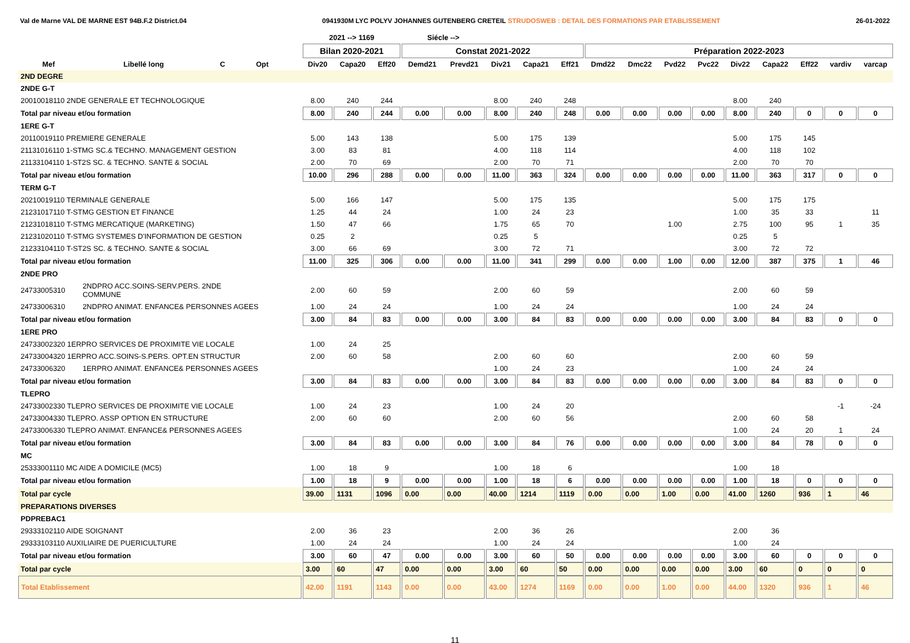Val de Marne VAL DE MARNE EST 94B.F.2 District.04 0941930M LYC POLYV JOHANNES GUTENBERG CRETEIL STRUDOSWEB : DETAIL DES FORMATIONS PAR ETABLISSEMENT 26-01-2022
| | | | | | 2021 --> 1169 | | | Siécle --> | | | | | | | | | | | | | |
| --- | --- | --- | --- | --- | --- | --- | --- | --- | --- | --- | --- | --- | --- | --- | --- | --- | --- | --- | --- | --- | --- |
| | | | | | Bilan 2020-2021 | | | Constat 2021-2022 | | | | | Préparation 2022-2023 | | | | | | | | |
| Mef | Libellé long | C | Opt | | Div20 | Capa20 | Eff20 | Demd21 | Prevd21 | Div21 | Capa21 | Eff21 | Dmd22 | Dmc22 | Pvd22 | Pvc22 | Div22 | Capa22 | Eff22 | vardiv | varcap |
| 2ND DEGRE | | | | | | | | | | | | | | | | | | | | | |
| 2NDE G-T | | | | | | | | | | | | | | | | | | | | | |
| 20010018110 2NDE GENERALE ET TECHNOLOGIQUE | | | | | 8.00 | 240 | 244 | | | 8.00 | 240 | 248 | | | | | 8.00 | 240 | | | |
| Total par niveau et/ou formation | | | | | 8.00 | 240 | 244 | 0.00 | 0.00 | 8.00 | 240 | 248 | 0.00 | 0.00 | 0.00 | 0.00 | 8.00 | 240 | 0 | 0 | 0 |
| 1ERE G-T | | | | | | | | | | | | | | | | | | | | | |
| 20110019110 PREMIERE GENERALE | | | | | 5.00 | 143 | 138 | | | 5.00 | 175 | 139 | | | | | 5.00 | 175 | 145 | | |
| 21131016110 1-STMG SC.& TECHNO. MANAGEMENT GESTION | | | | | 3.00 | 83 | 81 | | | 4.00 | 118 | 114 | | | | | 4.00 | 118 | 102 | | |
| 21133104110 1-ST2S SC. & TECHNO. SANTE & SOCIAL | | | | | 2.00 | 70 | 69 | | | 2.00 | 70 | 71 | | | | | 2.00 | 70 | 70 | | |
| Total par niveau et/ou formation | | | | | 10.00 | 296 | 288 | 0.00 | 0.00 | 11.00 | 363 | 324 | 0.00 | 0.00 | 0.00 | 0.00 | 11.00 | 363 | 317 | 0 | 0 |
| TERM G-T | | | | | | | | | | | | | | | | | | | | | |
| 20210019110 TERMINALE GENERALE | | | | | 5.00 | 166 | 147 | | | 5.00 | 175 | 135 | | | | | 5.00 | 175 | 175 | | |
| 21231017110 T-STMG GESTION ET FINANCE | | | | | 1.25 | 44 | 24 | | | 1.00 | 24 | 23 | | | | | 1.00 | 35 | 33 | | 11 |
| 21231018110 T-STMG MERCATIQUE (MARKETING) | | | | | 1.50 | 47 | 66 | | | 1.75 | 65 | 70 | | | 1.00 | | 2.75 | 100 | 95 | 1 | 35 |
| 21231020110 T-STMG SYSTEMES D'INFORMATION DE GESTION | | | | | 0.25 | 2 | | | | 0.25 | 5 | | | | | | 0.25 | 5 | | | |
| 21233104110 T-ST2S SC. & TECHNO. SANTE & SOCIAL | | | | | 3.00 | 66 | 69 | | | 3.00 | 72 | 71 | | | | | 3.00 | 72 | 72 | | |
| Total par niveau et/ou formation | | | | | 11.00 | 325 | 306 | 0.00 | 0.00 | 11.00 | 341 | 299 | 0.00 | 0.00 | 1.00 | 0.00 | 12.00 | 387 | 375 | 1 | 46 |
| 2NDE PRO | | | | | | | | | | | | | | | | | | | | | |
| 24733005310 | 2NDPRO ACC.SOINS-SERV.PERS. 2NDE COMMUNE | | | | 2.00 | 60 | 59 | | | 2.00 | 60 | 59 | | | | | 2.00 | 60 | 59 | | |
| 24733006310 | 2NDPRO ANIMAT. ENFANCE& PERSONNES AGEES | | | | 1.00 | 24 | 24 | | | 1.00 | 24 | 24 | | | | | 1.00 | 24 | 24 | | |
| Total par niveau et/ou formation | | | | | 3.00 | 84 | 83 | 0.00 | 0.00 | 3.00 | 84 | 83 | 0.00 | 0.00 | 0.00 | 0.00 | 3.00 | 84 | 83 | 0 | 0 |
| 1ERE PRO | | | | | | | | | | | | | | | | | | | | | |
| 24733002320 1ERPRO SERVICES DE PROXIMITE VIE LOCALE | | | | | 1.00 | 24 | 25 | | | | | | | | | | | | | | |
| 24733004320 1ERPRO ACC.SOINS-S.PERS. OPT.EN STRUCTUR | | | | | 2.00 | 60 | 58 | | | 2.00 | 60 | 60 | | | | | 2.00 | 60 | 59 | | |
| 24733006320 | 1ERPRO ANIMAT. ENFANCE& PERSONNES AGEES | | | | | | | | | 1.00 | 24 | 23 | | | | | 1.00 | 24 | 24 | | |
| Total par niveau et/ou formation | | | | | 3.00 | 84 | 83 | 0.00 | 0.00 | 3.00 | 84 | 83 | 0.00 | 0.00 | 0.00 | 0.00 | 3.00 | 84 | 83 | 0 | 0 |
| TLEPRO | | | | | | | | | | | | | | | | | | | | | |
| 24733002330 TLEPRO SERVICES DE PROXIMITE VIE LOCALE | | | | | 1.00 | 24 | 23 | | | 1.00 | 24 | 20 | | | | | | | | -1 | -24 |
| 24733004330 TLEPRO. ASSP OPTION EN STRUCTURE | | | | | 2.00 | 60 | 60 | | | 2.00 | 60 | 56 | | | | | 2.00 | 60 | 58 | | |
| 24733006330 TLEPRO ANIMAT. ENFANCE& PERSONNES AGEES | | | | | | | | | | | | | | | | | 1.00 | 24 | 20 | 1 | 24 |
| Total par niveau et/ou formation | | | | | 3.00 | 84 | 83 | 0.00 | 0.00 | 3.00 | 84 | 76 | 0.00 | 0.00 | 0.00 | 0.00 | 3.00 | 84 | 78 | 0 | 0 |
| MC | | | | | | | | | | | | | | | | | | | | | |
| 25333001110 MC AIDE A DOMICILE (MC5) | | | | | 1.00 | 18 | 9 | | | 1.00 | 18 | 6 | | | | | 1.00 | 18 | | | |
| Total par niveau et/ou formation | | | | | 1.00 | 18 | 9 | 0.00 | 0.00 | 1.00 | 18 | 6 | 0.00 | 0.00 | 0.00 | 0.00 | 1.00 | 18 | 0 | 0 | 0 |
| Total par cycle | | | | | 39.00 | 1131 | 1096 | 0.00 | 0.00 | 40.00 | 1214 | 1119 | 0.00 | 0.00 | 1.00 | 0.00 | 41.00 | 1260 | 936 | 1 | 46 |
| PREPARATIONS DIVERSES | | | | | | | | | | | | | | | | | | | | | |
| PDPREBAC1 | | | | | | | | | | | | | | | | | | | | | |
| 29333102110 AIDE SOIGNANT | | | | | 2.00 | 36 | 23 | | | 2.00 | 36 | 26 | | | | | 2.00 | 36 | | | |
| 29333103110 AUXILIAIRE DE PUERICULTURE | | | | | 1.00 | 24 | 24 | | | 1.00 | 24 | 24 | | | | | 1.00 | 24 | | | |
| Total par niveau et/ou formation | | | | | 3.00 | 60 | 47 | 0.00 | 0.00 | 3.00 | 60 | 50 | 0.00 | 0.00 | 0.00 | 0.00 | 3.00 | 60 | 0 | 0 | 0 |
| Total par cycle | | | | | 3.00 | 60 | 47 | 0.00 | 0.00 | 3.00 | 60 | 50 | 0.00 | 0.00 | 0.00 | 0.00 | 3.00 | 60 | 0 | 0 | 0 |
| Total Etablissement | | | | | 42.00 | 1191 | 1143 | 0.00 | 0.00 | 43.00 | 1274 | 1169 | 0.00 | 0.00 | 1.00 | 0.00 | 44.00 | 1320 | 936 | 1 | 46 |
11